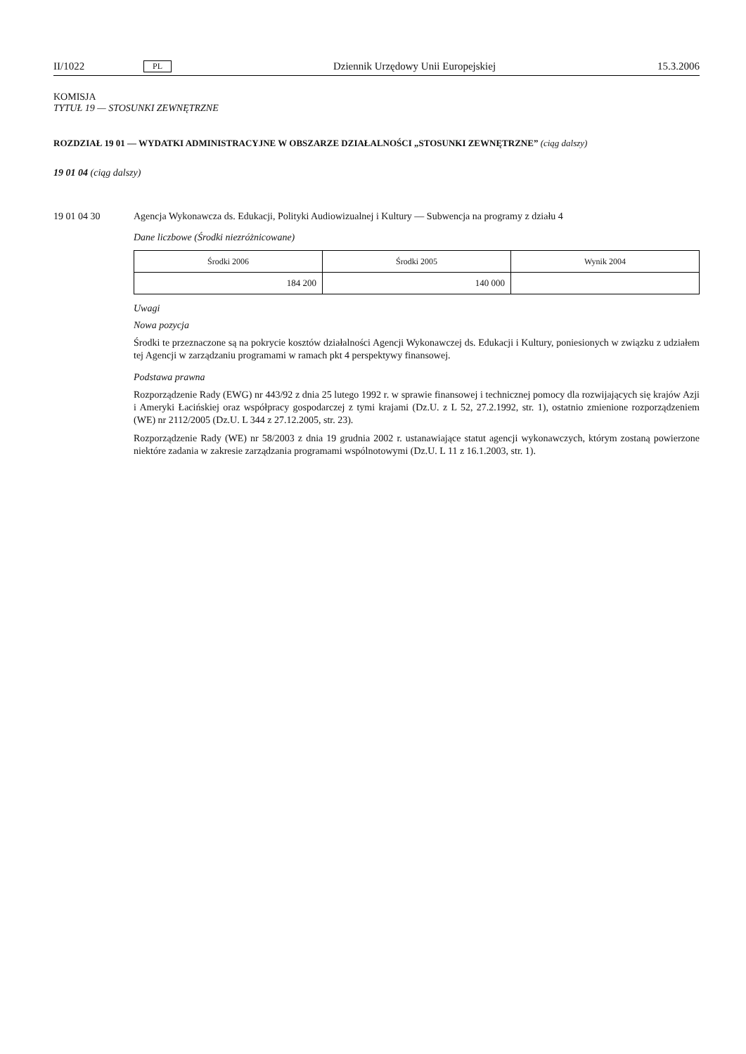II/1022 PL Dziennik Urzędowy Unii Europejskiej 15.3.2006
KOMISJA
TYTUŁ 19 — STOSUNKI ZEWNĘTRZNE
ROZDZIAŁ 19 01 — WYDATKI ADMINISTRACYJNE W OBSZARZE DZIAŁALNOŚCI „STOSUNKI ZEWNĘTRZNE” (ciąg dalszy)
19 01 04 (ciąg dalszy)
19 01 04 30 Agencja Wykonawcza ds. Edukacji, Polityki Audiowizualnej i Kultury — Subwencja na programy z działu 4
Dane liczbowe (Środki niezróżnicowane)
| Środki 2006 | Środki 2005 | Wynik 2004 |
| --- | --- | --- |
| 184 200 | 140 000 | |
Uwagi
Nowa pozycja
Środki te przeznaczone są na pokrycie kosztów działalności Agencji Wykonawczej ds. Edukacji i Kultury, poniesionych w związku z udziałem tej Agencji w zarządzaniu programami w ramach pkt 4 perspektywy finansowej.
Podstawa prawna
Rozporządzenie Rady (EWG) nr 443/92 z dnia 25 lutego 1992 r. w sprawie finansowej i technicznej pomocy dla rozwijających się krajów Azji i Ameryki Łacińskiej oraz współpracy gospodarczej z tymi krajami (Dz.U. z L 52, 27.2.1992, str. 1), ostatnio zmienione rozporządzeniem (WE) nr 2112/2005 (Dz.U. L 344 z 27.12.2005, str. 23).
Rozporządzenie Rady (WE) nr 58/2003 z dnia 19 grudnia 2002 r. ustanawiające statut agencji wykonawczych, którym zostaną powierzone niektóre zadania w zakresie zarządzania programami wspólnotowymi (Dz.U. L 11 z 16.1.2003, str. 1).